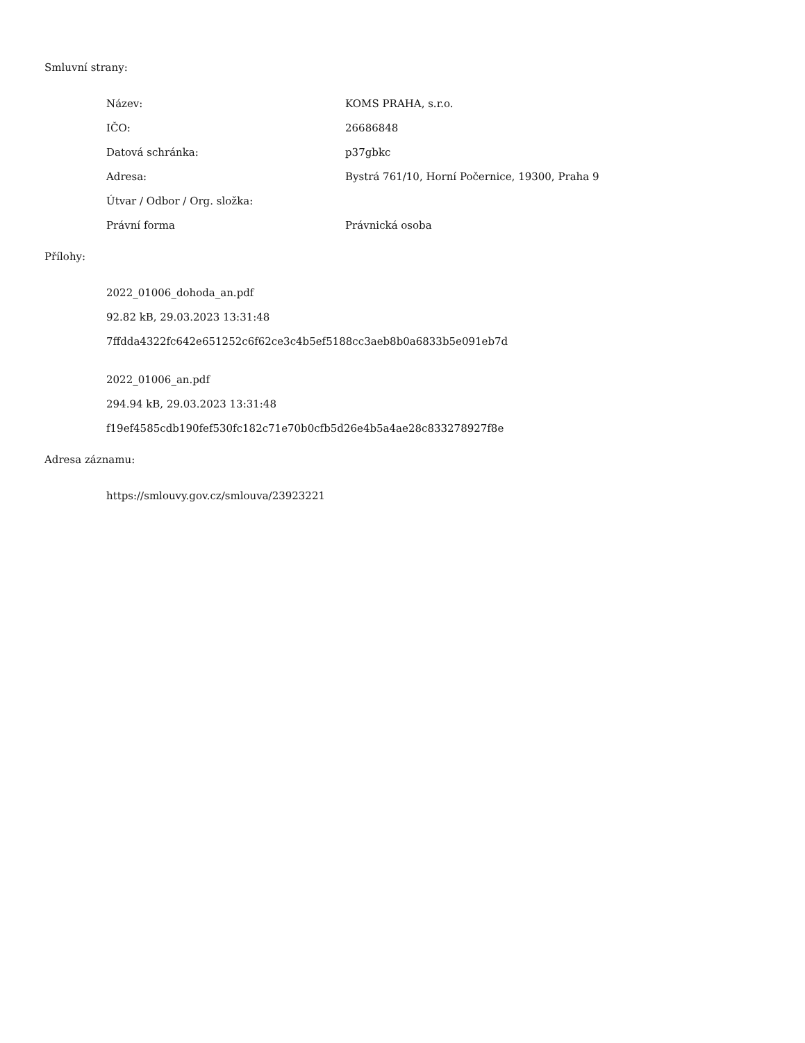Smluvní strany:
Název: KOMS PRAHA, s.r.o.
IČO: 26686848
Datová schránka: p37gbkc
Adresa: Bystrá 761/10, Horní Počernice, 19300, Praha 9
Útvar / Odbor / Org. složka:
Právní forma Právnická osoba
Přílohy:
2022_01006_dohoda_an.pdf
92.82 kB, 29.03.2023 13:31:48
7ffdda4322fc642e651252c6f62ce3c4b5ef5188cc3aeb8b0a6833b5e091eb7d
2022_01006_an.pdf
294.94 kB, 29.03.2023 13:31:48
f19ef4585cdb190fef530fc182c71e70b0cfb5d26e4b5a4ae28c833278927f8e
Adresa záznamu:
https://smlouvy.gov.cz/smlouva/23923221